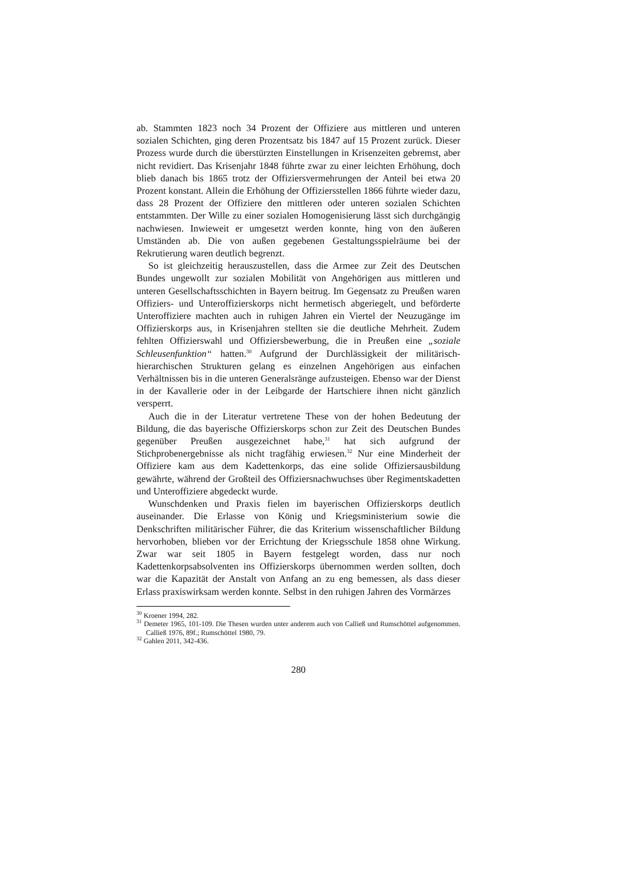ab. Stammten 1823 noch 34 Prozent der Offiziere aus mittleren und unteren sozialen Schichten, ging deren Prozentsatz bis 1847 auf 15 Prozent zurück. Dieser Prozess wurde durch die überstürzten Einstellungen in Krisenzeiten gebremst, aber nicht revidiert. Das Krisenjahr 1848 führte zwar zu einer leichten Erhöhung, doch blieb danach bis 1865 trotz der Offiziersvermehrungen der Anteil bei etwa 20 Prozent konstant. Allein die Erhöhung der Offiziersstellen 1866 führte wieder dazu, dass 28 Prozent der Offiziere den mittleren oder unteren sozialen Schichten entstammten. Der Wille zu einer sozialen Homogenisierung lässt sich durchgängig nachwiesen. Inwieweit er umgesetzt werden konnte, hing von den äußeren Umständen ab. Die von außen gegebenen Gestaltungsspielräume bei der Rekrutierung waren deutlich begrenzt.
So ist gleichzeitig herauszustellen, dass die Armee zur Zeit des Deutschen Bundes ungewollt zur sozialen Mobilität von Angehörigen aus mittleren und unteren Gesellschaftsschichten in Bayern beitrug. Im Gegensatz zu Preußen waren Offiziers- und Unteroffizierskorps nicht hermetisch abgeriegelt, und beförderte Unteroffiziere machten auch in ruhigen Jahren ein Viertel der Neuzugänge im Offizierskorps aus, in Krisenjahren stellten sie die deutliche Mehrheit. Zudem fehlten Offizierswahl und Offiziersbewerbung, die in Preußen eine „soziale Schleusenfunktion“ hatten.<sup>30</sup> Aufgrund der Durchlässigkeit der militärisch-hierarchischen Strukturen gelang es einzelnen Angehörigen aus einfachen Verhältnissen bis in die unteren Generalsränge aufzusteigen. Ebenso war der Dienst in der Kavallerie oder in der Leibgarde der Hartschiere ihnen nicht gänzlich versperrt.
Auch die in der Literatur vertretene These von der hohen Bedeutung der Bildung, die das bayerische Offizierskorps schon zur Zeit des Deutschen Bundes gegenüber Preußen ausgezeichnet habe,<sup>31</sup> hat sich aufgrund der Stichprobenergebnisse als nicht tragfähig erwiesen.<sup>32</sup> Nur eine Minderheit der Offiziere kam aus dem Kadettenkorps, das eine solide Offiziersausbildung gewährte, während der Großteil des Offiziersnachwuchses über Regimentskadetten und Unteroffiziere abgedeckt wurde.
Wunschdenken und Praxis fielen im bayerischen Offizierskorps deutlich auseinander. Die Erlasse von König und Kriegsministerium sowie die Denkschriften militärischer Führer, die das Kriterium wissenschaftlicher Bildung hervorhoben, blieben vor der Errichtung der Kriegsschule 1858 ohne Wirkung. Zwar war seit 1805 in Bayern festgelegt worden, dass nur noch Kadettenkorpsabsolventen ins Offizierskorps übernommen werden sollten, doch war die Kapazität der Anstalt von Anfang an zu eng bemessen, als dass dieser Erlass praxiswirksam werden konnte. Selbst in den ruhigen Jahren des Vormärzes
<sup>30</sup> Kroener 1994, 282.
<sup>31</sup> Demeter 1965, 101-109. Die Thesen wurden unter anderem auch von Calließ und Rumschöttel aufgenommen. Calließ 1976, 89f.; Rumschöttel 1980, 79.
<sup>32</sup> Gahlen 2011, 342-436.
280